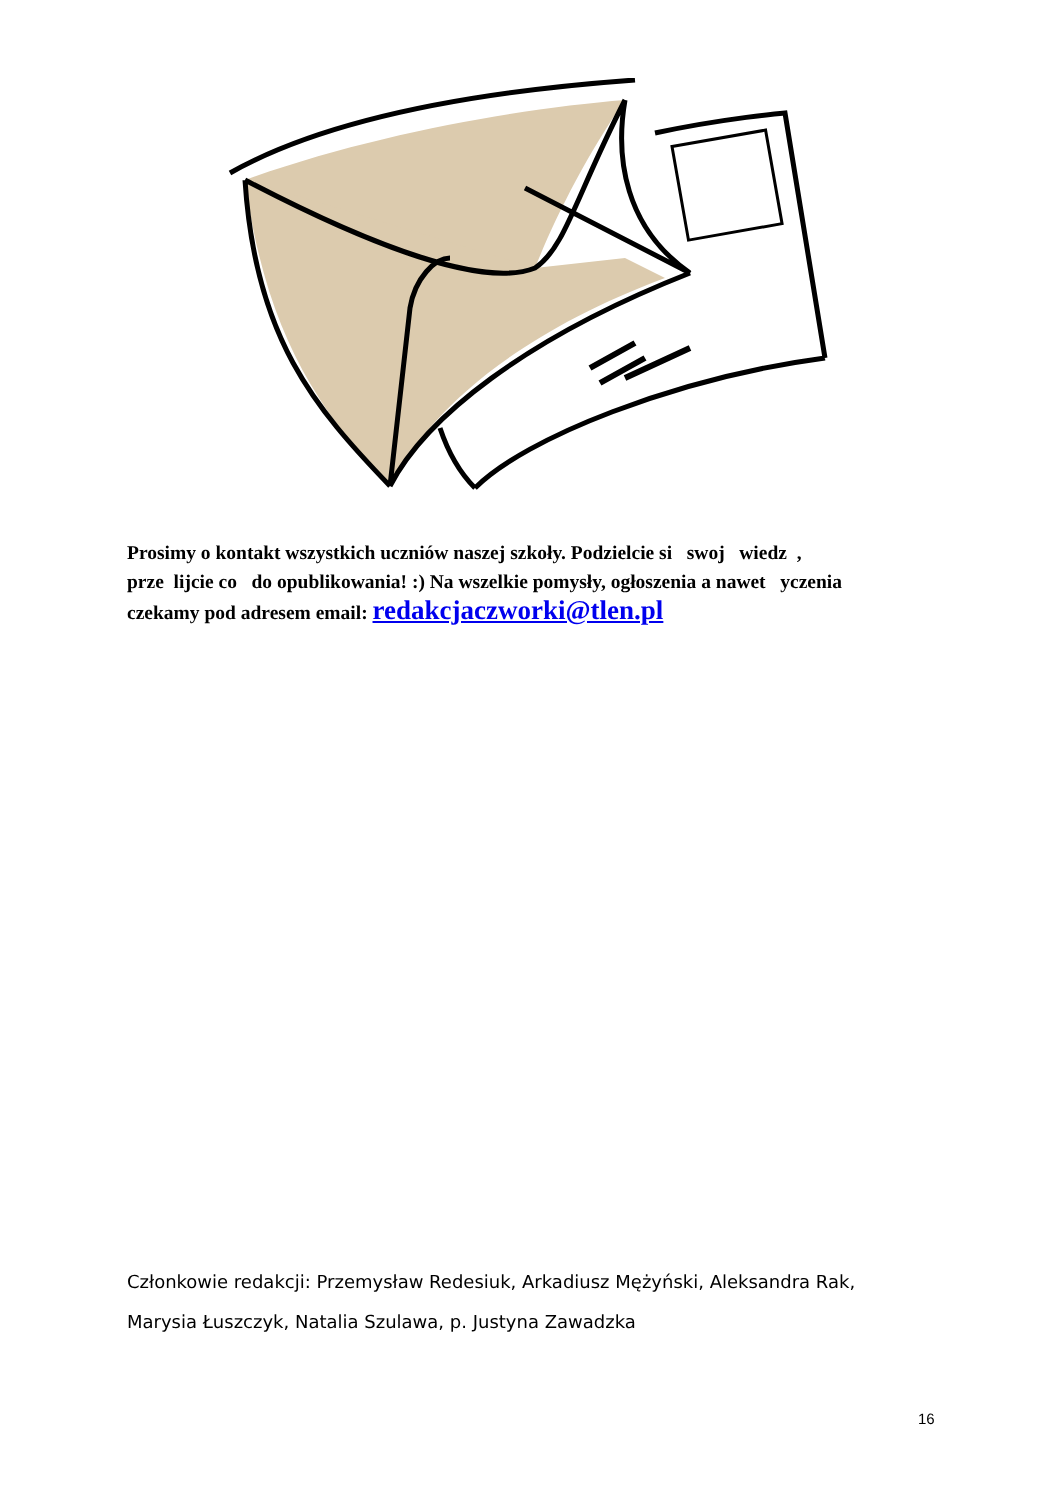Prosimy o kontakt wszystkich uczniów naszej szkoły. Podzielcie si swoj wiedz ,
prze lijcie co do opublikowania! :) Na wszelkie pomysły, ogłoszenia a nawet yczenia
czekamy pod adresem email: redakcjaczworki@tlen.pl
Członkowie redakcji: Przemysław Redesiuk, Arkadiusz Mężyński, Aleksandra Rak,
Marysia Łuszczyk, Natalia Szulawa, p. Justyna Zawadzka
16